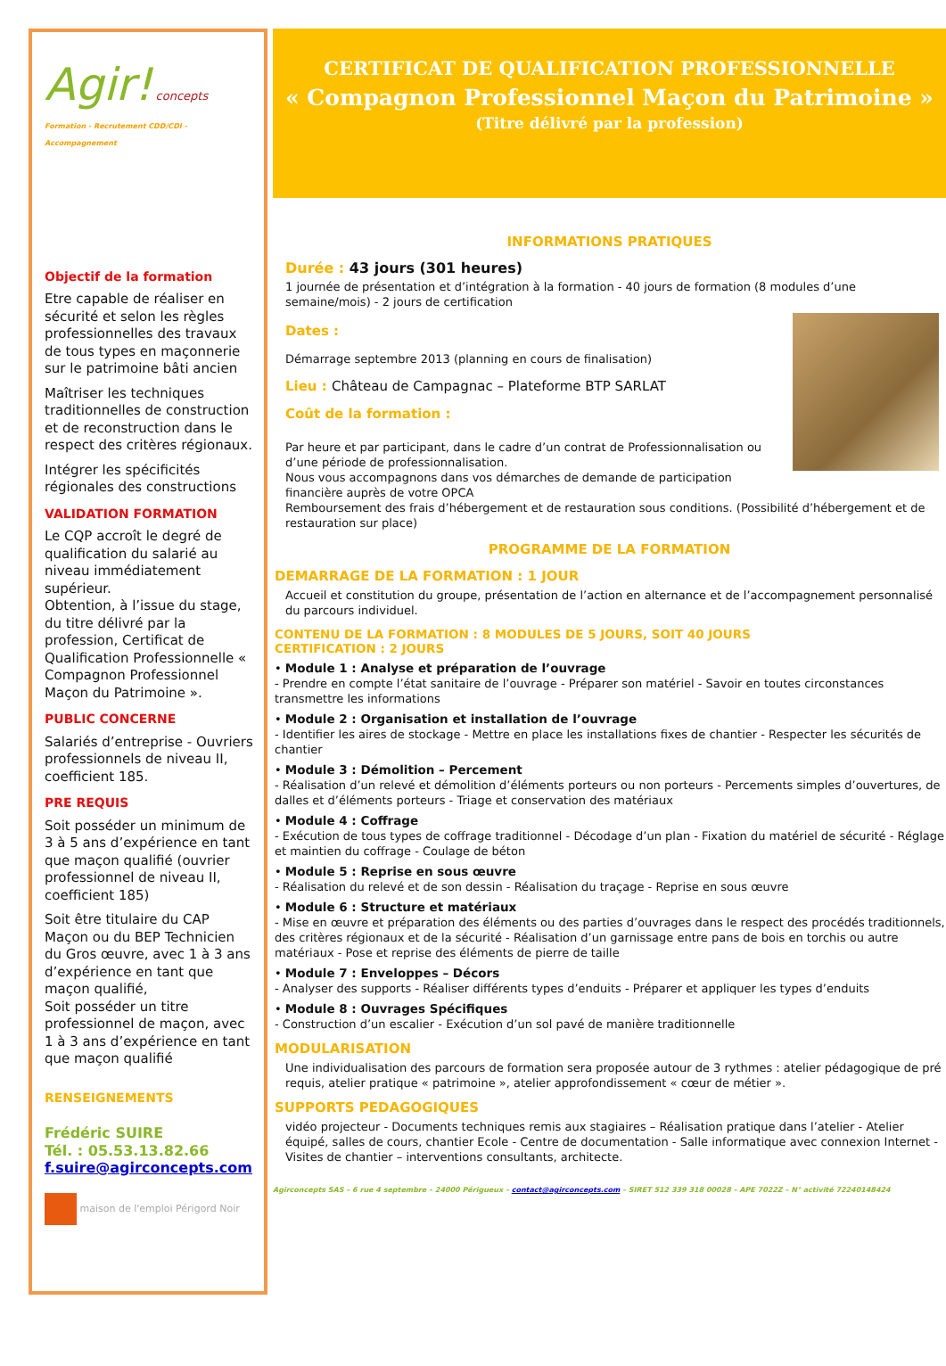Agir! concepts
Formation - Recrutement CDD/CDI - Accompagnement
Objectif de la formation
Etre capable de réaliser en sécurité et selon les règles professionnelles des travaux de tous types en maçonnerie sur le patrimoine bâti ancien
Maîtriser les techniques traditionnelles de construction et de reconstruction dans le respect des critères régionaux.
Intégrer les spécificités régionales des constructions
VALIDATION FORMATION
Le CQP accroît le degré de qualification du salarié au niveau immédiatement supérieur.
Obtention, à l’issue du stage, du titre délivré par la profession, Certificat de Qualification Professionnelle « Compagnon Professionnel Maçon du Patrimoine ».
PUBLIC CONCERNE
Salariés d’entreprise - Ouvriers professionnels de niveau II, coefficient 185.
PRE REQUIS
Soit posséder un minimum de 3 à 5 ans d’expérience en tant que maçon qualifié (ouvrier professionnel de niveau II, coefficient 185)
Soit être titulaire du CAP Maçon ou du BEP Technicien du Gros œuvre, avec 1 à 3 ans d’expérience en tant que maçon qualifié,
Soit posséder un titre professionnel de maçon, avec 1 à 3 ans d’expérience en tant que maçon qualifié
RENSEIGNEMENTS
Frédéric SUIRE
Tél. : 05.53.13.82.66
f.suire@agirconcepts.com
maison de l'emploi Périgord Noir
CERTIFICAT DE QUALIFICATION PROFESSIONNELLE
« Compagnon Professionnel Maçon du Patrimoine »
(Titre délivré par la profession)
INFORMATIONS PRATIQUES
Durée : 43 jours (301 heures)
1 journée de présentation et d’intégration à la formation - 40 jours de formation (8 modules d’une semaine/mois) - 2 jours de certification
Dates :
Démarrage septembre 2013 (planning en cours de finalisation)
Lieu : Château de Campagnac – Plateforme BTP SARLAT
Coût de la formation :
Par heure et par participant, dans le cadre d’un contrat de Professionnalisation ou d’une période de professionnalisation.
Nous vous accompagnons dans vos démarches de demande de participation financière auprès de votre OPCA
Remboursement des frais d’hébergement et de restauration sous conditions. (Possibilité d’hébergement et de restauration sur place)
PROGRAMME DE LA FORMATION
DEMARRAGE DE LA FORMATION : 1 JOUR
Accueil et constitution du groupe, présentation de l’action en alternance et de l’accompagnement personnalisé du parcours individuel.
CONTENU DE LA FORMATION : 8 MODULES DE 5 JOURS, SOIT 40 JOURS
CERTIFICATION : 2 JOURS
• Module 1 : Analyse et préparation de l’ouvrage
- Prendre en compte l’état sanitaire de l’ouvrage - Préparer son matériel - Savoir en toutes circonstances transmettre les informations
• Module 2 : Organisation et installation de l’ouvrage
- Identifier les aires de stockage - Mettre en place les installations fixes de chantier - Respecter les sécurités de chantier
• Module 3 : Démolition – Percement
- Réalisation d’un relevé et démolition d’éléments porteurs ou non porteurs - Percements simples d’ouvertures, de dalles et d’éléments porteurs - Triage et conservation des matériaux
• Module 4 : Coffrage
- Exécution de tous types de coffrage traditionnel - Décodage d’un plan - Fixation du matériel de sécurité - Réglage et maintien du coffrage - Coulage de béton
• Module 5 : Reprise en sous œuvre
- Réalisation du relevé et de son dessin - Réalisation du traçage - Reprise en sous œuvre
• Module 6 : Structure et matériaux
- Mise en œuvre et préparation des éléments ou des parties d’ouvrages dans le respect des procédés traditionnels, des critères régionaux et de la sécurité - Réalisation d’un garnissage entre pans de bois en torchis ou autre matériaux - Pose et reprise des éléments de pierre de taille
• Module 7 : Enveloppes – Décors
- Analyser des supports - Réaliser différents types d’enduits - Préparer et appliquer les types d’enduits
• Module 8 : Ouvrages Spécifiques
- Construction d’un escalier - Exécution d’un sol pavé de manière traditionnelle
MODULARISATION
Une individualisation des parcours de formation sera proposée autour de 3 rythmes : atelier pédagogique de pré requis, atelier pratique « patrimoine », atelier approfondissement « cœur de métier ».
SUPPORTS PEDAGOGIQUES
vidéo projecteur - Documents techniques remis aux stagiaires – Réalisation pratique dans l’atelier - Atelier équipé, salles de cours, chantier Ecole - Centre de documentation - Salle informatique avec connexion Internet - Visites de chantier – interventions consultants, architecte.
Agirconcepts SAS – 6 rue 4 septembre – 24000 Périgueux – contact@agirconcepts.com – SIRET 512 339 318 00028 – APE 7022Z – N° activité 72240148424